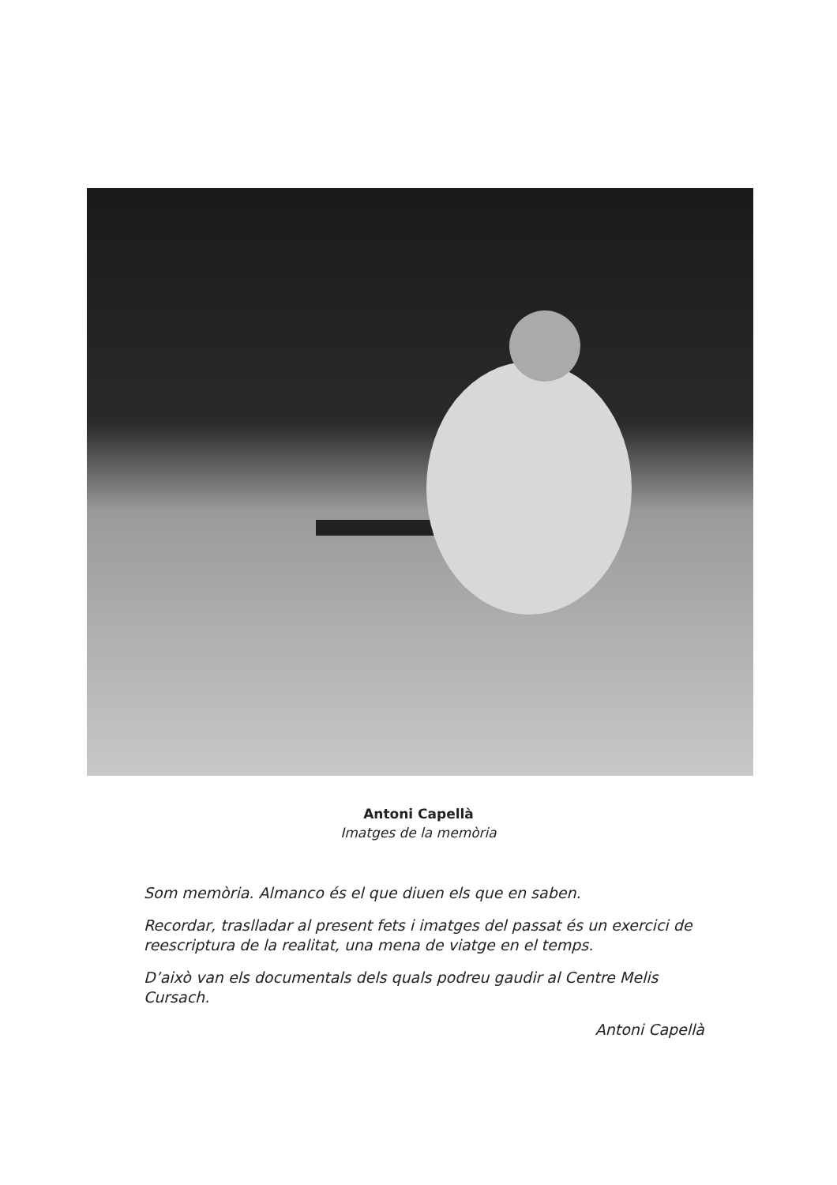Antoni Capellà
Imatges de la memòria
Som memòria. Almanco és el que diuen els que en saben.
Recordar, traslladar al present fets i imatges del passat és un exercici de reescriptura de la realitat, una mena de viatge en el temps.
D’això van els documentals dels quals podreu gaudir al Centre Melis Cursach.
Antoni Capellà